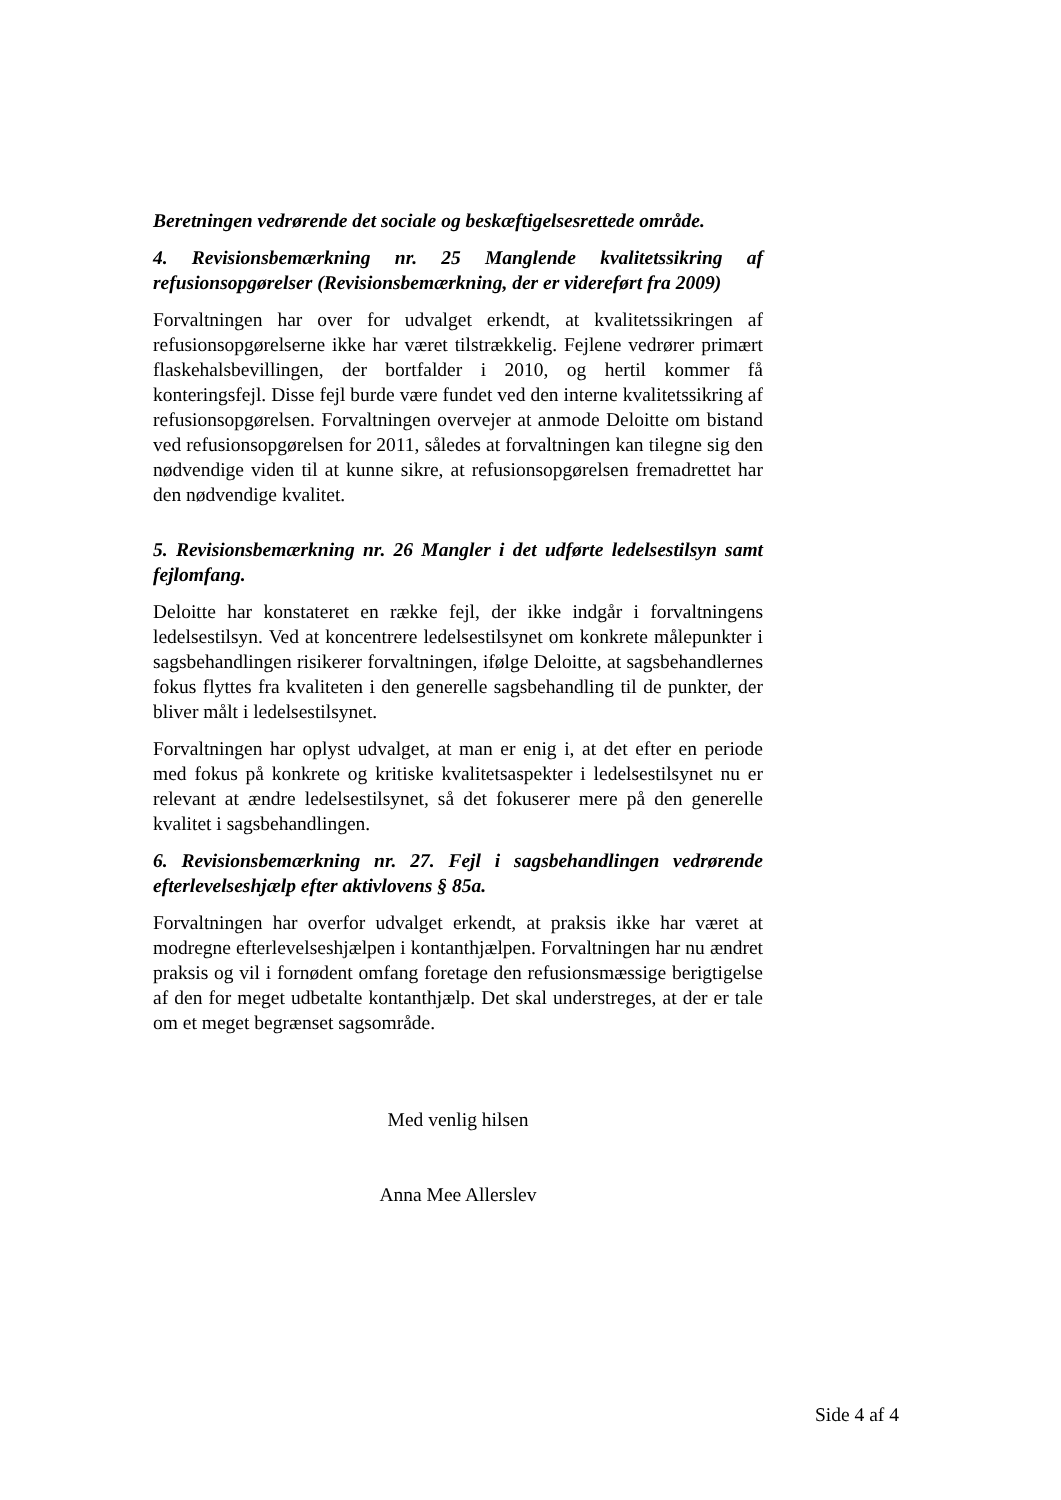Beretningen vedrørende det sociale og beskæftigelsesrettede område.
4. Revisionsbemærkning nr. 25 Manglende kvalitetssikring af refusionsopgørelser (Revisionsbemærkning, der er videreført fra 2009)
Forvaltningen har over for udvalget erkendt, at kvalitetssikringen af refusionsopgørelserne ikke har været tilstrækkelig. Fejlene vedrører primært flaskehalsbevillingen, der bortfalder i 2010, og hertil kommer få konteringsfejl. Disse fejl burde være fundet ved den interne kvalitetssikring af refusionsopgørelsen. Forvaltningen overvejer at anmode Deloitte om bistand ved refusionsopgørelsen for 2011, således at forvaltningen kan tilegne sig den nødvendige viden til at kunne sikre, at refusionsopgørelsen fremadrettet har den nødvendige kvalitet.
5. Revisionsbemærkning nr. 26 Mangler i det udførte ledelsestilsyn samt fejlomfang.
Deloitte har konstateret en række fejl, der ikke indgår i forvaltningens ledelsestilsyn. Ved at koncentrere ledelsestilsynet om konkrete målepunkter i sagsbehandlingen risikerer forvaltningen, ifølge Deloitte, at sagsbehandlernes fokus flyttes fra kvaliteten i den generelle sagsbehandling til de punkter, der bliver målt i ledelsestilsynet.
Forvaltningen har oplyst udvalget, at man er enig i, at det efter en periode med fokus på konkrete og kritiske kvalitetsaspekter i ledelsestilsynet nu er relevant at ændre ledelsestilsynet, så det fokuserer mere på den generelle kvalitet i sagsbehandlingen.
6. Revisionsbemærkning nr. 27. Fejl i sagsbehandlingen vedrørende efterlevelseshjælp efter aktivlovens § 85a.
Forvaltningen har overfor udvalget erkendt, at praksis ikke har været at modregne efterlevelseshjælpen i kontanthjælpen. Forvaltningen har nu ændret praksis og vil i fornødent omfang foretage den refusionsmæssige berigtigelse af den for meget udbetalte kontanthjælp. Det skal understreges, at der er tale om et meget begrænset sagsområde.
Med venlig hilsen
Anna Mee Allerslev
Side 4 af 4